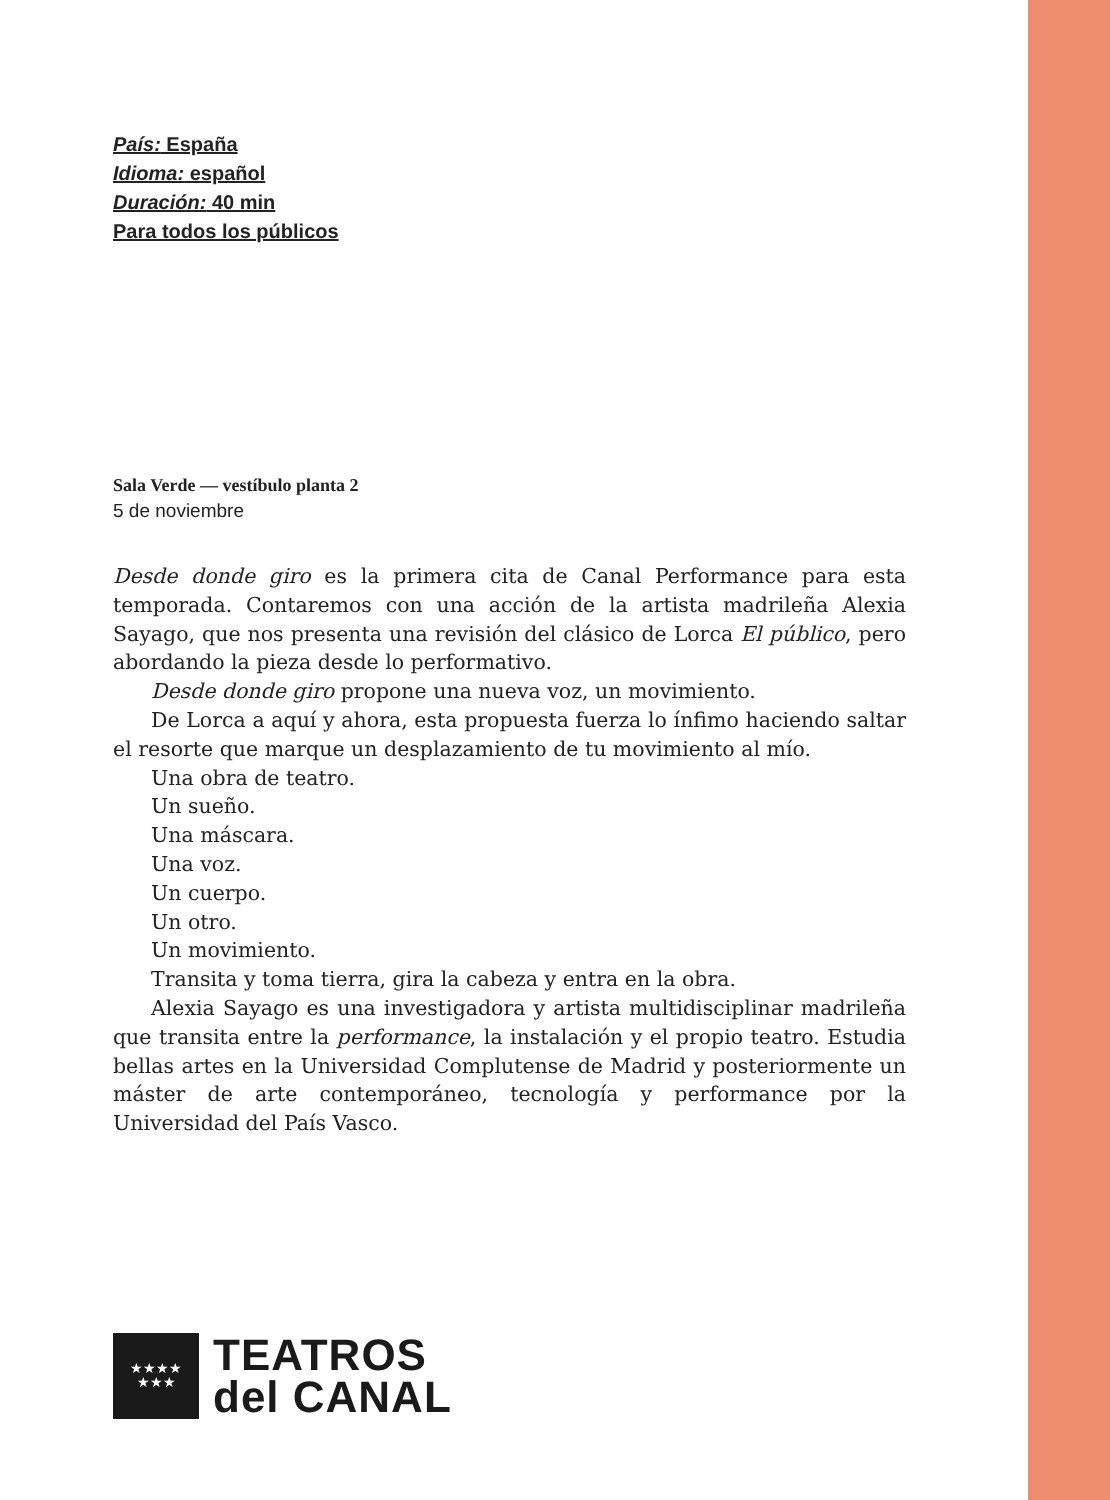País: España
Idioma: español
Duración: 40 min
Para todos los públicos
Sala Verde — vestíbulo planta 2
5 de noviembre
Desde donde giro es la primera cita de Canal Performance para esta temporada. Contaremos con una acción de la artista madrileña Alexia Sayago, que nos presenta una revisión del clásico de Lorca El público, pero abordando la pieza desde lo performativo.
Desde donde giro propone una nueva voz, un movimiento.
De Lorca a aquí y ahora, esta propuesta fuerza lo ínfimo haciendo saltar el resorte que marque un desplazamiento de tu movimiento al mío.
Una obra de teatro.
Un sueño.
Una máscara.
Una voz.
Un cuerpo.
Un otro.
Un movimiento.
Transita y toma tierra, gira la cabeza y entra en la obra.
Alexia Sayago es una investigadora y artista multidisciplinar madrileña que transita entre la performance, la instalación y el propio teatro. Estudia bellas artes en la Universidad Complutense de Madrid y posteriormente un máster de arte contemporáneo, tecnología y performance por la Universidad del País Vasco.
★★★★
★★★
TEATROS
del CANAL